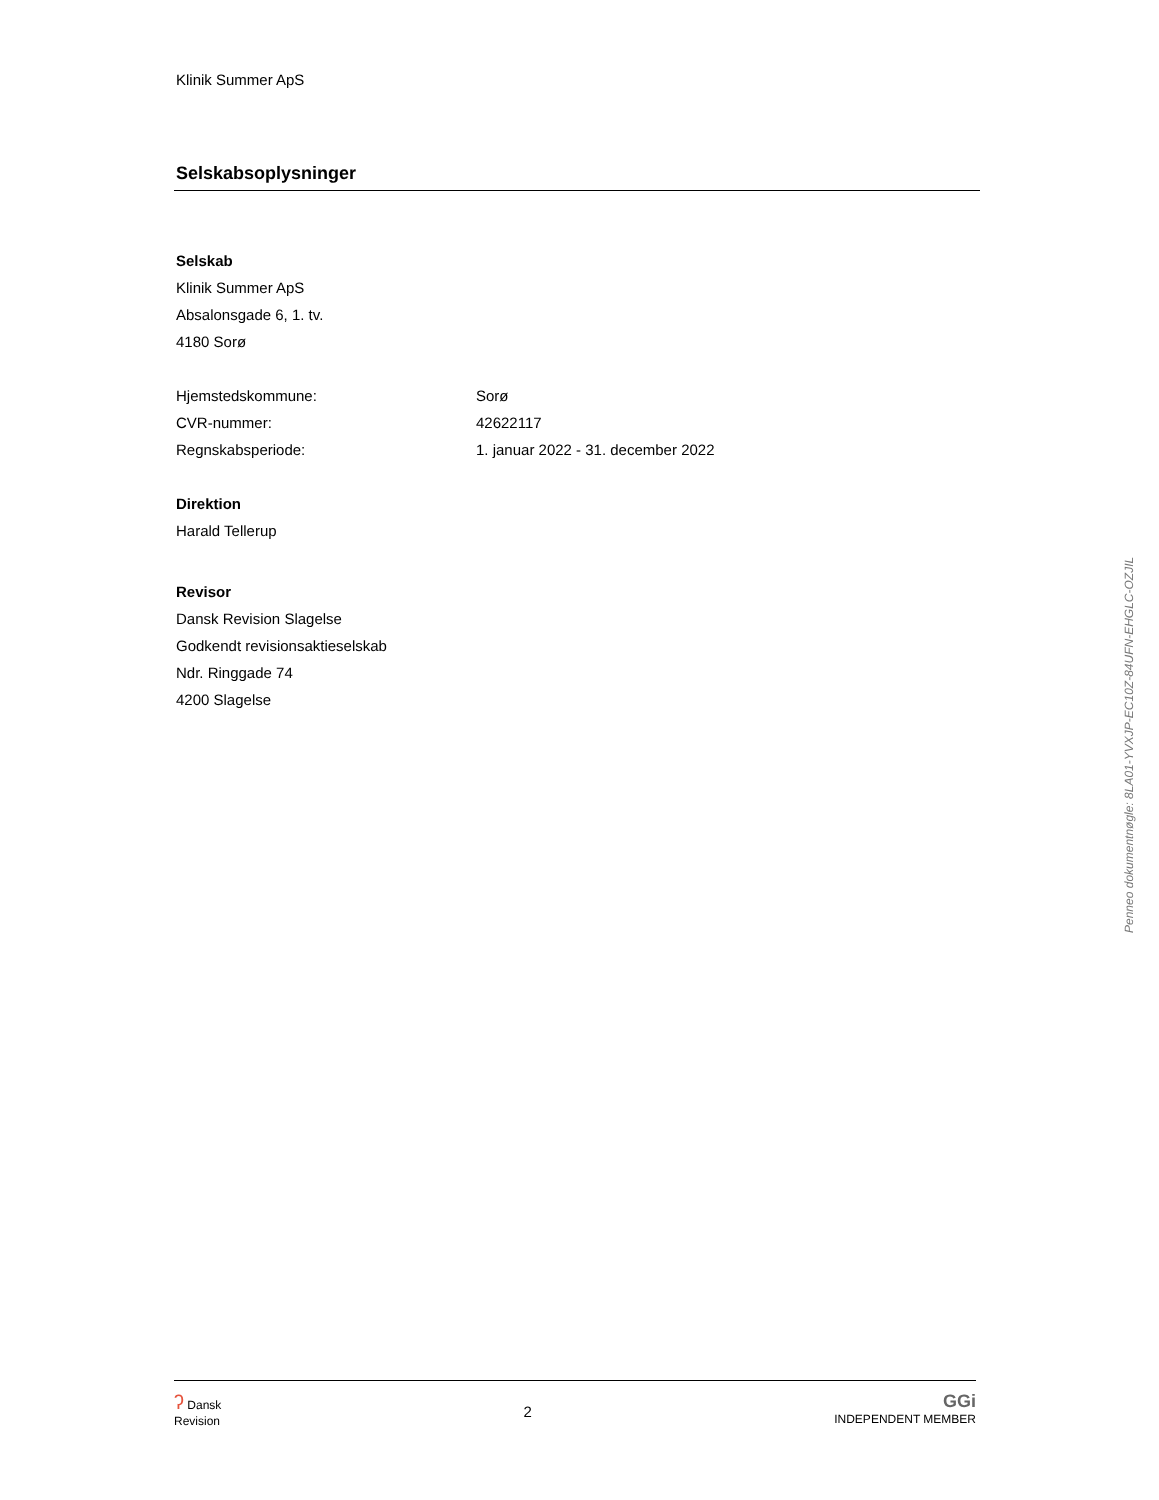Klinik Summer ApS
Selskabsoplysninger
Selskab
Klinik Summer ApS
Absalonsgade 6, 1. tv.
4180 Sorø
Hjemstedskommune: Sorø
CVR-nummer: 42622117
Regnskabsperiode: 1. januar 2022 - 31. december 2022
Direktion
Harald Tellerup
Revisor
Dansk Revision Slagelse
Godkendt revisionsaktieselskab
Ndr. Ringgade 74
4200 Slagelse
ʔ Dansk
Revision
2
GGi
INDEPENDENT MEMBER
Penneo dokumentnøgle: 8LA01-YVXJP-EC10Z-84UFN-EHGLC-OZJIL